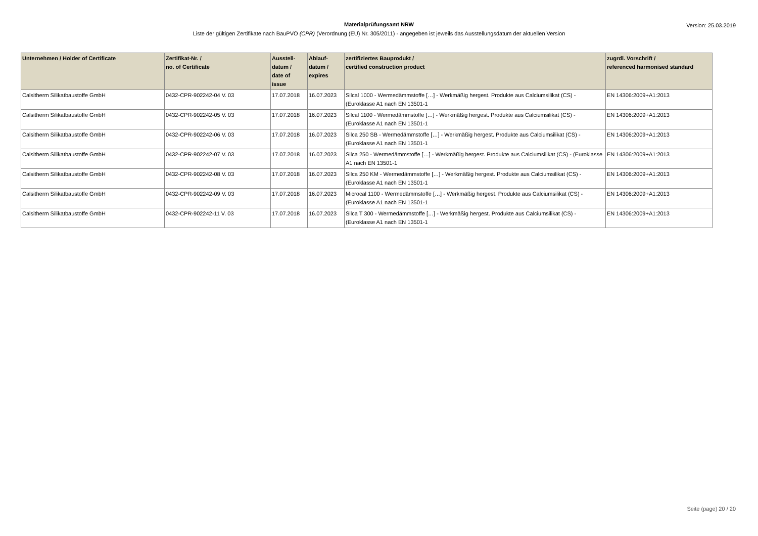Materialprüfungsamt NRW
Liste der gültigen Zertifikate nach BauPVO (CPR) (Verordnung (EU) Nr. 305/2011) - angegeben ist jeweils das Ausstellungsdatum der aktuellen Version
Version: 25.03.2019
| Unternehmen / Holder of Certificate | Zertifikat-Nr. / no. of Certificate | Ausstell- datum / date of issue | Ablauf- datum / expires | zertifiziertes Bauprodukt / certified construction product | zugrdl. Vorschrift / referenced harmonised standard |
| --- | --- | --- | --- | --- | --- |
| Calsitherm Silikatbaustoffe GmbH | 0432-CPR-902242-04 V. 03 | 17.07.2018 | 16.07.2023 | Silcal 1000 - Wermedämmstoffe […] - Werkmäßig hergest. Produkte aus Calciumsilikat (CS) - (Euroklasse A1 nach EN 13501-1 | EN 14306:2009+A1:2013 |
| Calsitherm Silikatbaustoffe GmbH | 0432-CPR-902242-05 V. 03 | 17.07.2018 | 16.07.2023 | Silcal 1100 - Wermedämmstoffe […] - Werkmäßig hergest. Produkte aus Calciumsilikat (CS) - (Euroklasse A1 nach EN 13501-1 | EN 14306:2009+A1:2013 |
| Calsitherm Silikatbaustoffe GmbH | 0432-CPR-902242-06 V. 03 | 17.07.2018 | 16.07.2023 | Silca 250 SB - Wermedämmstoffe […] - Werkmäßig hergest. Produkte aus Calciumsilikat (CS) - (Euroklasse A1 nach EN 13501-1 | EN 14306:2009+A1:2013 |
| Calsitherm Silikatbaustoffe GmbH | 0432-CPR-902242-07 V. 03 | 17.07.2018 | 16.07.2023 | Silca 250 - Wermedämmstoffe […] - Werkmäßig hergest. Produkte aus Calciumsilikat (CS) - (Euroklasse A1 nach EN 13501-1 | EN 14306:2009+A1:2013 |
| Calsitherm Silikatbaustoffe GmbH | 0432-CPR-902242-08 V. 03 | 17.07.2018 | 16.07.2023 | Silca 250 KM - Wermedämmstoffe […] - Werkmäßig hergest. Produkte aus Calciumsilikat (CS) - (Euroklasse A1 nach EN 13501-1 | EN 14306:2009+A1:2013 |
| Calsitherm Silikatbaustoffe GmbH | 0432-CPR-902242-09 V. 03 | 17.07.2018 | 16.07.2023 | Microcal 1100 - Wermedämmstoffe […] - Werkmäßig hergest. Produkte aus Calciumsilikat (CS) - (Euroklasse A1 nach EN 13501-1 | EN 14306:2009+A1:2013 |
| Calsitherm Silikatbaustoffe GmbH | 0432-CPR-902242-11 V. 03 | 17.07.2018 | 16.07.2023 | Silca T 300 - Wermedämmstoffe […] - Werkmäßig hergest. Produkte aus Calciumsilikat (CS) - (Euroklasse A1 nach EN 13501-1 | EN 14306:2009+A1:2013 |
Seite (page) 20 / 20